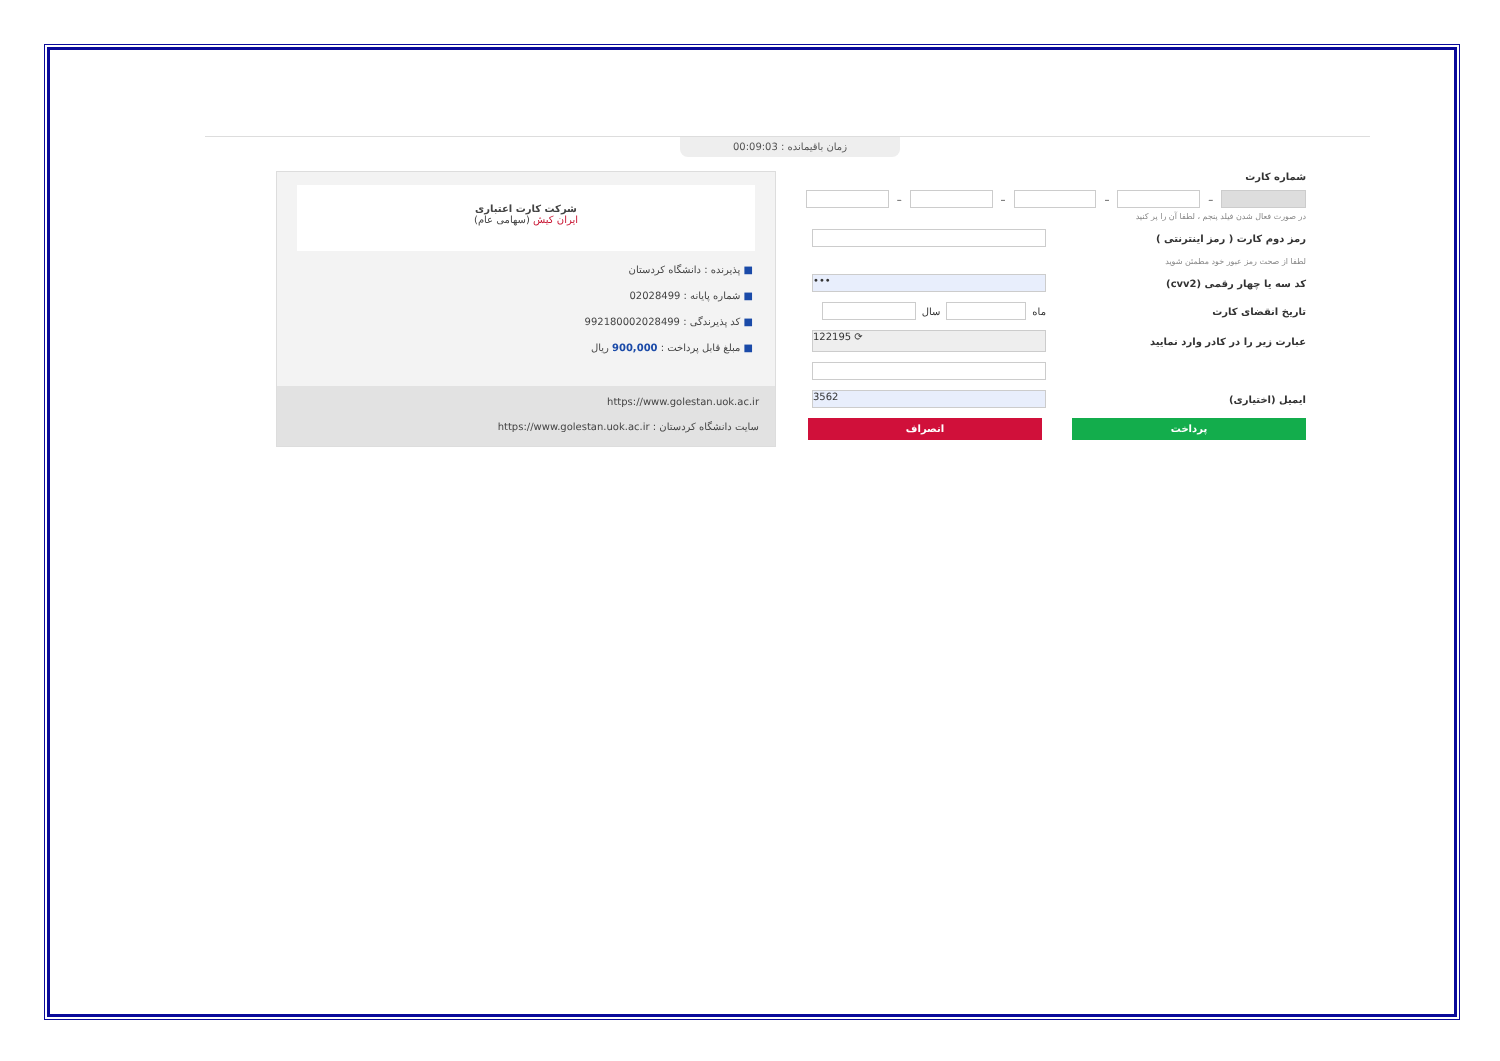زمان باقیمانده : 00:09:03
شرکت کارت اعتباری
ایران کیش (سهامی عام)
■ پذیرنده : دانشگاه کردستان
■ شماره پایانه : 02028499
■ کد پذیرندگی : 992180002028499
■ مبلغ قابل پرداخت : 900,000 ریال
https://www.golestan.uok.ac.ir
سایت دانشگاه کردستان : https://www.golestan.uok.ac.ir
شماره کارت
–
–
–
–
در صورت فعال شدن فیلد پنجم ، لطفا آن را پر کنید
رمز دوم کارت ( رمز اینترنتی )
لطفا از صحت رمز عبور خود مطمئن شوید
کد سه یا چهار رقمی (cvv2)
•••
تاریخ انقضای کارت
ماه
سال
عبارت زیر را در کادر وارد نمایید
122195 ⟳
ایمیل (اختیاری)
3562
پرداخت انصراف